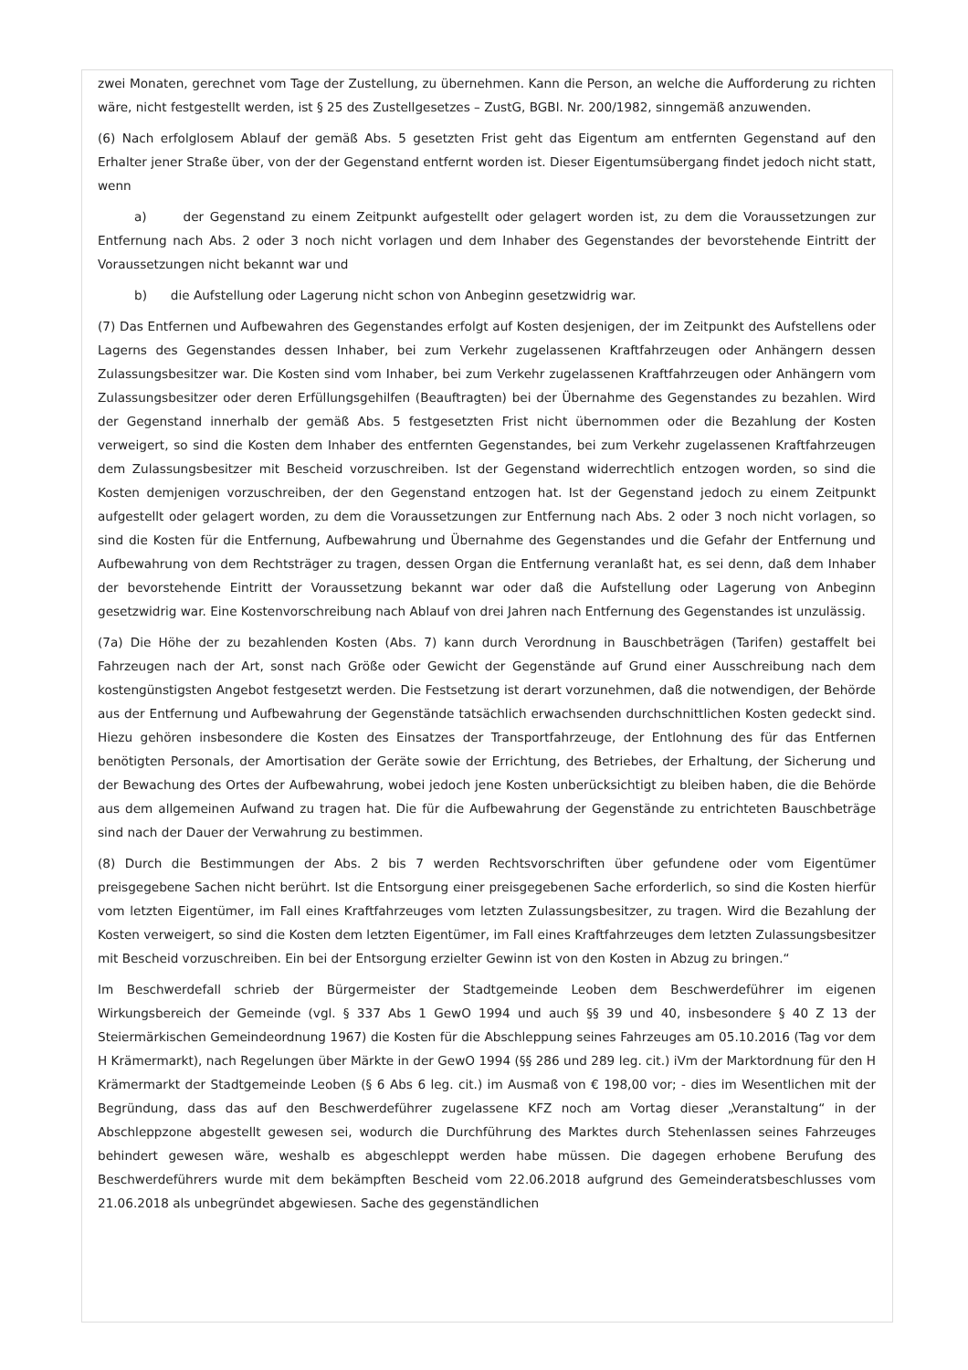zwei Monaten, gerechnet vom Tage der Zustellung, zu übernehmen. Kann die Person, an welche die Aufforderung zu richten wäre, nicht festgestellt werden, ist § 25 des Zustellgesetzes – ZustG, BGBl. Nr. 200/1982, sinngemäß anzuwenden.
(6) Nach erfolglosem Ablauf der gemäß Abs. 5 gesetzten Frist geht das Eigentum am entfernten Gegenstand auf den Erhalter jener Straße über, von der der Gegenstand entfernt worden ist. Dieser Eigentumsübergang findet jedoch nicht statt, wenn
a) der Gegenstand zu einem Zeitpunkt aufgestellt oder gelagert worden ist, zu dem die Voraussetzungen zur Entfernung nach Abs. 2 oder 3 noch nicht vorlagen und dem Inhaber des Gegenstandes der bevorstehende Eintritt der Voraussetzungen nicht bekannt war und
b) die Aufstellung oder Lagerung nicht schon von Anbeginn gesetzwidrig war.
(7) Das Entfernen und Aufbewahren des Gegenstandes erfolgt auf Kosten desjenigen, der im Zeitpunkt des Aufstellens oder Lagerns des Gegenstandes dessen Inhaber, bei zum Verkehr zugelassenen Kraftfahrzeugen oder Anhängern dessen Zulassungsbesitzer war. Die Kosten sind vom Inhaber, bei zum Verkehr zugelassenen Kraftfahrzeugen oder Anhängern vom Zulassungsbesitzer oder deren Erfüllungsgehilfen (Beauftragten) bei der Übernahme des Gegenstandes zu bezahlen. Wird der Gegenstand innerhalb der gemäß Abs. 5 festgesetzten Frist nicht übernommen oder die Bezahlung der Kosten verweigert, so sind die Kosten dem Inhaber des entfernten Gegenstandes, bei zum Verkehr zugelassenen Kraftfahrzeugen dem Zulassungsbesitzer mit Bescheid vorzuschreiben. Ist der Gegenstand widerrechtlich entzogen worden, so sind die Kosten demjenigen vorzuschreiben, der den Gegenstand entzogen hat. Ist der Gegenstand jedoch zu einem Zeitpunkt aufgestellt oder gelagert worden, zu dem die Voraussetzungen zur Entfernung nach Abs. 2 oder 3 noch nicht vorlagen, so sind die Kosten für die Entfernung, Aufbewahrung und Übernahme des Gegenstandes und die Gefahr der Entfernung und Aufbewahrung von dem Rechtsträger zu tragen, dessen Organ die Entfernung veranlaßt hat, es sei denn, daß dem Inhaber der bevorstehende Eintritt der Voraussetzung bekannt war oder daß die Aufstellung oder Lagerung von Anbeginn gesetzwidrig war. Eine Kostenvorschreibung nach Ablauf von drei Jahren nach Entfernung des Gegenstandes ist unzulässig.
(7a) Die Höhe der zu bezahlenden Kosten (Abs. 7) kann durch Verordnung in Bauschbeträgen (Tarifen) gestaffelt bei Fahrzeugen nach der Art, sonst nach Größe oder Gewicht der Gegenstände auf Grund einer Ausschreibung nach dem kostengünstigsten Angebot festgesetzt werden. Die Festsetzung ist derart vorzunehmen, daß die notwendigen, der Behörde aus der Entfernung und Aufbewahrung der Gegenstände tatsächlich erwachsenden durchschnittlichen Kosten gedeckt sind. Hiezu gehören insbesondere die Kosten des Einsatzes der Transportfahrzeuge, der Entlohnung des für das Entfernen benötigten Personals, der Amortisation der Geräte sowie der Errichtung, des Betriebes, der Erhaltung, der Sicherung und der Bewachung des Ortes der Aufbewahrung, wobei jedoch jene Kosten unberücksichtigt zu bleiben haben, die die Behörde aus dem allgemeinen Aufwand zu tragen hat. Die für die Aufbewahrung der Gegenstände zu entrichteten Bauschbeträge sind nach der Dauer der Verwahrung zu bestimmen.
(8) Durch die Bestimmungen der Abs. 2 bis 7 werden Rechtsvorschriften über gefundene oder vom Eigentümer preisgegebene Sachen nicht berührt. Ist die Entsorgung einer preisgegebenen Sache erforderlich, so sind die Kosten hierfür vom letzten Eigentümer, im Fall eines Kraftfahrzeuges vom letzten Zulassungsbesitzer, zu tragen. Wird die Bezahlung der Kosten verweigert, so sind die Kosten dem letzten Eigentümer, im Fall eines Kraftfahrzeuges dem letzten Zulassungsbesitzer mit Bescheid vorzuschreiben. Ein bei der Entsorgung erzielter Gewinn ist von den Kosten in Abzug zu bringen.“
Im Beschwerdefall schrieb der Bürgermeister der Stadtgemeinde Leoben dem Beschwerdeführer im eigenen Wirkungsbereich der Gemeinde (vgl. § 337 Abs 1 GewO 1994 und auch §§ 39 und 40, insbesondere § 40 Z 13 der Steiermärkischen Gemeindeordnung 1967) die Kosten für die Abschleppung seines Fahrzeuges am 05.10.2016 (Tag vor dem H Krämermarkt), nach Regelungen über Märkte in der GewO 1994 (§§ 286 und 289 leg. cit.) iVm der Marktordnung für den H Krämermarkt der Stadtgemeinde Leoben (§ 6 Abs 6 leg. cit.) im Ausmaß von € 198,00 vor; - dies im Wesentlichen mit der Begründung, dass das auf den Beschwerdeführer zugelassene KFZ noch am Vortag dieser „Veranstaltung“ in der Abschleppzone abgestellt gewesen sei, wodurch die Durchführung des Marktes durch Stehenlassen seines Fahrzeuges behindert gewesen wäre, weshalb es abgeschleppt werden habe müssen. Die dagegen erhobene Berufung des Beschwerdeführers wurde mit dem bekämpften Bescheid vom 22.06.2018 aufgrund des Gemeinderatsbeschlusses vom 21.06.2018 als unbegründet abgewiesen. Sache des gegenständlichen